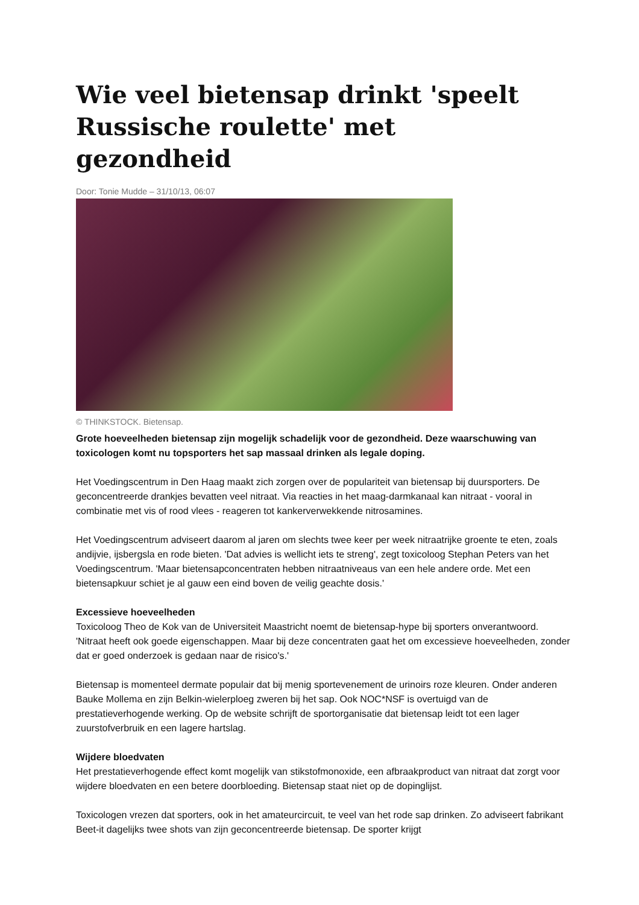Wie veel bietensap drinkt 'speelt Russische roulette' met gezondheid
Door: Tonie Mudde – 31/10/13, 06:07
© THINKSTOCK. Bietensap.
Grote hoeveelheden bietensap zijn mogelijk schadelijk voor de gezondheid. Deze waarschuwing van toxicologen komt nu topsporters het sap massaal drinken als legale doping.
Het Voedingscentrum in Den Haag maakt zich zorgen over de populariteit van bietensap bij duursporters. De geconcentreerde drankjes bevatten veel nitraat. Via reacties in het maag-darmkanaal kan nitraat - vooral in combinatie met vis of rood vlees - reageren tot kankerverwekkende nitrosamines.
Het Voedingscentrum adviseert daarom al jaren om slechts twee keer per week nitraatrijke groente te eten, zoals andijvie, ijsbergsla en rode bieten. 'Dat advies is wellicht iets te streng', zegt toxicoloog Stephan Peters van het Voedingscentrum. 'Maar bietensapconcentraten hebben nitraatniveaus van een hele andere orde. Met een bietensapkuur schiet je al gauw een eind boven de veilig geachte dosis.'
Excessieve hoeveelheden
Toxicoloog Theo de Kok van de Universiteit Maastricht noemt de bietensap-hype bij sporters onverantwoord. 'Nitraat heeft ook goede eigenschappen. Maar bij deze concentraten gaat het om excessieve hoeveelheden, zonder dat er goed onderzoek is gedaan naar de risico's.'
Bietensap is momenteel dermate populair dat bij menig sportevenement de urinoirs roze kleuren. Onder anderen Bauke Mollema en zijn Belkin-wielerploeg zweren bij het sap. Ook NOC*NSF is overtuigd van de prestatieverhogende werking. Op de website schrijft de sportorganisatie dat bietensap leidt tot een lager zuurstofverbruik en een lagere hartslag.
Wijdere bloedvaten
Het prestatieverhogende effect komt mogelijk van stikstofmonoxide, een afbraakproduct van nitraat dat zorgt voor wijdere bloedvaten en een betere doorbloeding. Bietensap staat niet op de dopinglijst.
Toxicologen vrezen dat sporters, ook in het amateurcircuit, te veel van het rode sap drinken. Zo adviseert fabrikant Beet-it dagelijks twee shots van zijn geconcentreerde bietensap. De sporter krijgt